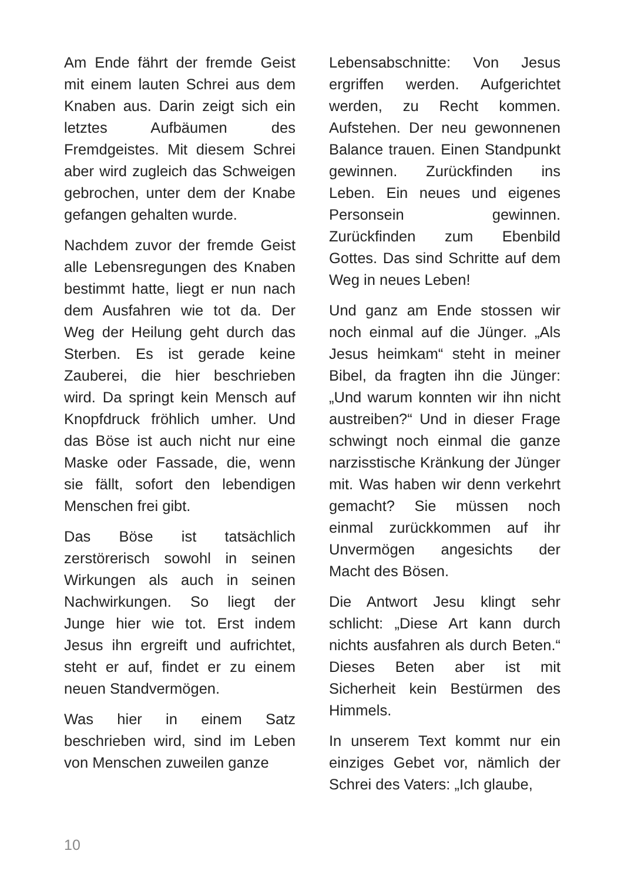Am Ende fährt der fremde Geist mit einem lauten Schrei aus dem Knaben aus. Darin zeigt sich ein letztes Aufbäumen des Fremdgeistes. Mit diesem Schrei aber wird zugleich das Schweigen gebrochen, unter dem der Knabe gefangen gehalten wurde.
Nachdem zuvor der fremde Geist alle Lebensregungen des Knaben bestimmt hatte, liegt er nun nach dem Ausfahren wie tot da. Der Weg der Heilung geht durch das Sterben. Es ist gerade keine Zauberei, die hier beschrieben wird. Da springt kein Mensch auf Knopfdruck fröhlich umher. Und das Böse ist auch nicht nur eine Maske oder Fassade, die, wenn sie fällt, sofort den lebendigen Menschen frei gibt.
Das Böse ist tatsächlich zerstörerisch sowohl in seinen Wirkungen als auch in seinen Nachwirkungen. So liegt der Junge hier wie tot. Erst indem Jesus ihn ergreift und aufrichtet, steht er auf, findet er zu einem neuen Standvermögen.
Was hier in einem Satz beschrieben wird, sind im Leben von Menschen zuweilen ganze
Lebensabschnitte: Von Jesus ergriffen werden. Aufgerichtet werden, zu Recht kommen. Aufstehen. Der neu gewonnenen Balance trauen. Einen Standpunkt gewinnen. Zurückfinden ins Leben. Ein neues und eigenes Personsein gewinnen. Zurückfinden zum Ebenbild Gottes. Das sind Schritte auf dem Weg in neues Leben!
Und ganz am Ende stossen wir noch einmal auf die Jünger. „Als Jesus heimkam“ steht in meiner Bibel, da fragten ihn die Jünger: „Und warum konnten wir ihn nicht austreiben?“ Und in dieser Frage schwingt noch einmal die ganze narzisstische Kränkung der Jünger mit. Was haben wir denn verkehrt gemacht? Sie müssen noch einmal zurückkommen auf ihr Unvermögen angesichts der Macht des Bösen.
Die Antwort Jesu klingt sehr schlicht: „Diese Art kann durch nichts ausfahren als durch Beten.“ Dieses Beten aber ist mit Sicherheit kein Bestürmen des Himmels.
In unserem Text kommt nur ein einziges Gebet vor, nämlich der Schrei des Vaters: „Ich glaube,
10